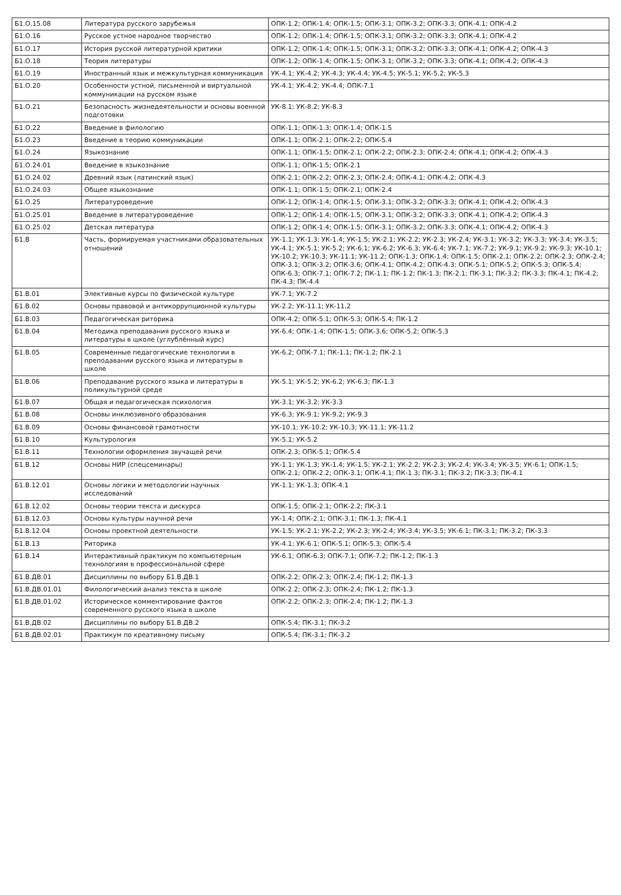| Б1.О.15.08 | Литература русского зарубежья | ОПК-1.2; ОПК-1.4; ОПК-1.5; ОПК-3.1; ОПК-3.2; ОПК-3.3; ОПК-4.1; ОПК-4.2 |
| Б1.О.16 | Русское устное народное творчество | ОПК-1.2; ОПК-1.4; ОПК-1.5; ОПК-3.1; ОПК-3.2; ОПК-3.3; ОПК-4.1; ОПК-4.2 |
| Б1.О.17 | История русской литературной критики | ОПК-1.2; ОПК-1.4; ОПК-1.5; ОПК-3.1; ОПК-3.2; ОПК-3.3; ОПК-4.1; ОПК-4.2; ОПК-4.3 |
| Б1.О.18 | Теория литературы | ОПК-1.2; ОПК-1.4; ОПК-1.5; ОПК-3.1; ОПК-3.2; ОПК-3.3; ОПК-4.1; ОПК-4.2; ОПК-4.3 |
| Б1.О.19 | Иностранный язык и межкультурная коммуникация | УК-4.1; УК-4.2; УК-4.3; УК-4.4; УК-4.5; УК-5.1; УК-5.2; УК-5.3 |
| Б1.О.20 | Особенности устной, письменной и виртуальной коммуникации на русском языке | УК-4.1; УК-4.2; УК-4.4; ОПК-7.1 |
| Б1.О.21 | Безопасность жизнедеятельности и основы военной подготовки | УК-8.1; УК-8.2; УК-8.3 |
| Б1.О.22 | Введение в филологию | ОПК-1.1; ОПК-1.3; ОПК-1.4; ОПК-1.5 |
| Б1.О.23 | Введение в теорию коммуникации | ОПК-1.1; ОПК-2.1; ОПК-2.2; ОПК-5.4 |
| Б1.О.24 | Языкознание | ОПК-1.1; ОПК-1.5; ОПК-2.1; ОПК-2.2; ОПК-2.3; ОПК-2.4; ОПК-4.1; ОПК-4.2; ОПК-4.3 |
| Б1.О.24.01 | Введение в языкознание | ОПК-1.1; ОПК-1.5; ОПК-2.1 |
| Б1.О.24.02 | Древний язык (латинский язык) | ОПК-2.1; ОПК-2.2; ОПК-2.3; ОПК-2.4; ОПК-4.1; ОПК-4.2; ОПК-4.3 |
| Б1.О.24.03 | Общее языкознание | ОПК-1.1; ОПК-1.5; ОПК-2.1; ОПК-2.4 |
| Б1.О.25 | Литературоведение | ОПК-1.2; ОПК-1.4; ОПК-1.5; ОПК-3.1; ОПК-3.2; ОПК-3.3; ОПК-4.1; ОПК-4.2; ОПК-4.3 |
| Б1.О.25.01 | Введение в литературоведение | ОПК-1.2; ОПК-1.4; ОПК-1.5; ОПК-3.1; ОПК-3.2; ОПК-3.3; ОПК-4.1; ОПК-4.2; ОПК-4.3 |
| Б1.О.25.02 | Детская литература | ОПК-1.2; ОПК-1.4; ОПК-1.5; ОПК-3.1; ОПК-3.2; ОПК-3.3; ОПК-4.1; ОПК-4.2; ОПК-4.3 |
| Б1.В | Часть, формируемая участниками образовательных отношений | УК-1.1; УК-1.3; УК-1.4; УК-1.5; УК-2.1; УК-2.2; УК-2.3; УК-2.4; УК-3.1; УК-3.2; УК-3.3; УК-3.4; УК-3.5; УК-4.1; УК-5.1; УК-5.2; УК-6.1; УК-6.2; УК-6.3; УК-6.4; УК-7.1; УК-7.2; УК-9.1; УК-9.2; УК-9.3; УК-10.1; УК-10.2; УК-10.3; УК-11.1; УК-11.2; ОПК-1.3; ОПК-1.4; ОПК-1.5; ОПК-2.1; ОПК-2.2; ОПК-2.3; ОПК-2.4; ОПК-3.1; ОПК-3.2; ОПК-3.6; ОПК-4.1; ОПК-4.2; ОПК-4.3; ОПК-5.1; ОПК-5.2; ОПК-5.3; ОПК-5.4; ОПК-6.3; ОПК-7.1; ОПК-7.2; ПК-1.1; ПК-1.2; ПК-1.3; ПК-2.1; ПК-3.1; ПК-3.2; ПК-3.3; ПК-4.1; ПК-4.2; ПК-4.3; ПК-4.4 |
| Б1.В.01 | Элективные курсы по физической культуре | УК-7.1; УК-7.2 |
| Б1.В.02 | Основы правовой и антикоррупционной культуры | УК-2.2; УК-11.1; УК-11.2 |
| Б1.В.03 | Педагогическая риторика | ОПК-4.2; ОПК-5.1; ОПК-5.3; ОПК-5.4; ПК-1.2 |
| Б1.В.04 | Методика преподавания русского языка и литературы в школе (углублённый курс) | УК-6.4; ОПК-1.4; ОПК-1.5; ОПК-3.6; ОПК-5.2; ОПК-5.3 |
| Б1.В.05 | Современные педагогические технологии в преподавании русского языка и литературы в школе | УК-6.2; ОПК-7.1; ПК-1.1; ПК-1.2; ПК-2.1 |
| Б1.В.06 | Преподавание русского языка и литературы в поликультурной среде | УК-5.1; УК-5.2; УК-6.2; УК-6.3; ПК-1.3 |
| Б1.В.07 | Общая и педагогическая психология | УК-3.1; УК-3.2; УК-3.3 |
| Б1.В.08 | Основы инклюзивного образования | УК-6.3; УК-9.1; УК-9.2; УК-9.3 |
| Б1.В.09 | Основы финансовой грамотности | УК-10.1; УК-10.2; УК-10.3; УК-11.1; УК-11.2 |
| Б1.В.10 | Культурология | УК-5.1; УК-5.2 |
| Б1.В.11 | Технологии оформления звучащей речи | ОПК-2.3; ОПК-5.1; ОПК-5.4 |
| Б1.В.12 | Основы НИР (спецсеминары) | УК-1.1; УК-1.3; УК-1.4; УК-1.5; УК-2.1; УК-2.2; УК-2.3; УК-2.4; УК-3.4; УК-3.5; УК-6.1; ОПК-1.5; ОПК-2.1; ОПК-2.2; ОПК-3.1; ОПК-4.1; ПК-1.3; ПК-3.1; ПК-3.2; ПК-3.3; ПК-4.1 |
| Б1.В.12.01 | Основы логики и методологии научных исследований | УК-1.1; УК-1.3; ОПК-4.1 |
| Б1.В.12.02 | Основы теории текста и дискурса | ОПК-1.5; ОПК-2.1; ОПК-2.2; ПК-3.1 |
| Б1.В.12.03 | Основы культуры научной речи | УК-1.4; ОПК-2.1; ОПК-3.1; ПК-1.3; ПК-4.1 |
| Б1.В.12.04 | Основы проектной деятельности | УК-1.5; УК-2.1; УК-2.2; УК-2.3; УК-2.4; УК-3.4; УК-3.5; УК-6.1; ПК-3.1; ПК-3.2; ПК-3.3 |
| Б1.В.13 | Риторика | УК-4.1; УК-6.1; ОПК-5.1; ОПК-5.3; ОПК-5.4 |
| Б1.В.14 | Интерактивный практикум по компьютерным технологиям в профессиональной сфере | УК-6.1; ОПК-6.3; ОПК-7.1; ОПК-7.2; ПК-1.2; ПК-1.3 |
| Б1.В.ДВ.01 | Дисциплины по выбору Б1.В.ДВ.1 | ОПК-2.2; ОПК-2.3; ОПК-2.4; ПК-1.2; ПК-1.3 |
| Б1.В.ДВ.01.01 | Филологический анализ текста в школе | ОПК-2.2; ОПК-2.3; ОПК-2.4; ПК-1.2; ПК-1.3 |
| Б1.В.ДВ.01.02 | Историческое комментирование фактов современного русского языка в школе | ОПК-2.2; ОПК-2.3; ОПК-2.4; ПК-1.2; ПК-1.3 |
| Б1.В.ДВ.02 | Дисциплины по выбору Б1.В.ДВ.2 | ОПК-5.4; ПК-3.1; ПК-3.2 |
| Б1.В.ДВ.02.01 | Практикум по креативному письму | ОПК-5.4; ПК-3.1; ПК-3.2 |